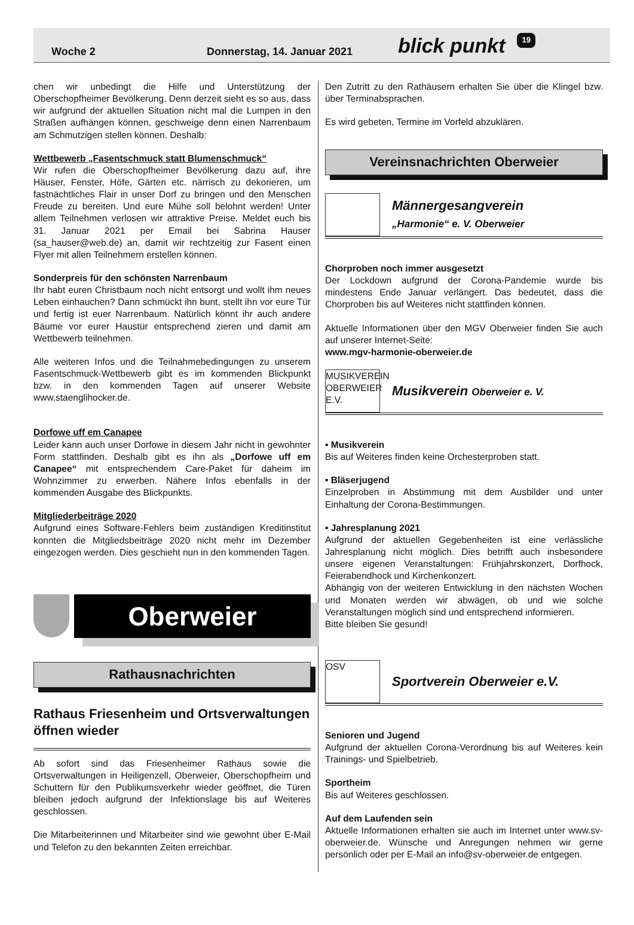Woche 2 Donnerstag, 14. Januar 2021 blick punkt 19
chen wir unbedingt die Hilfe und Unterstützung der Oberschopfheimer Bevölkerung. Denn derzeit sieht es so aus, dass wir aufgrund der aktuellen Situation nicht mal die Lumpen in den Straßen aufhängen können, geschweige denn einen Narrenbaum am Schmutzigen stellen können. Deshalb:
Wettbewerb „Fasentschmuck statt Blumenschmuck“
Wir rufen die Oberschopfheimer Bevölkerung dazu auf, ihre Häuser, Fenster, Höfe, Gärten etc. närrisch zu dekorieren, um fastnächtliches Flair in unser Dorf zu bringen und den Menschen Freude zu bereiten. Und eure Mühe soll belohnt werden! Unter allem Teilnehmen verlosen wir attraktive Preise. Meldet euch bis 31. Januar 2021 per Email bei Sabrina Hauser (sa_hauser@web.de) an, damit wir rechtzeitig zur Fasent einen Flyer mit allen Teilnehmern erstellen können.
Sonderpreis für den schönsten Narrenbaum
Ihr habt euren Christbaum noch nicht entsorgt und wollt ihm neues Leben einhauchen? Dann schmückt ihn bunt, stellt ihn vor eure Tür und fertig ist euer Narrenbaum. Natürlich könnt ihr auch andere Bäume vor eurer Haustür entsprechend zieren und damit am Wettbewerb teilnehmen.
Alle weiteren Infos und die Teilnahmebedingungen zu unserem Fasentschmuck-Wettbewerb gibt es im kommenden Blickpunkt bzw. in den kommenden Tagen auf unserer Website www.staenglihocker.de.
Dorfowe uff em Canapee
Leider kann auch unser Dorfowe in diesem Jahr nicht in gewohnter Form stattfinden. Deshalb gibt es ihn als „Dorfowe uff em Canapee“ mit entsprechendem Care-Paket für daheim im Wohnzimmer zu erwerben. Nähere Infos ebenfalls in der kommenden Ausgabe des Blickpunkts.
Mitgliederbeiträge 2020
Aufgrund eines Software-Fehlers beim zuständigen Kreditinstitut konnten die Mitgliedsbeiträge 2020 nicht mehr im Dezember eingezogen werden. Dies geschieht nun in den kommenden Tagen.
Oberweier
Rathausnachrichten
Rathaus Friesenheim und Ortsverwaltungen öffnen wieder
Ab sofort sind das Friesenheimer Rathaus sowie die Ortsverwaltungen in Heiligenzell, Oberweier, Oberschopfheim und Schuttern für den Publikumsverkehr wieder geöffnet, die Türen bleiben jedoch aufgrund der Infektionslage bis auf Weiteres geschlossen.
Die Mitarbeiterinnen und Mitarbeiter sind wie gewohnt über E-Mail und Telefon zu den bekannten Zeiten erreichbar.
Den Zutritt zu den Rathäusern erhalten Sie über die Klingel bzw. über Terminabsprachen.
Es wird gebeten, Termine im Vorfeld abzuklären.
Vereinsnachrichten Oberweier
Männergesangverein
„Harmonie“ e. V. Oberweier
Chorproben noch immer ausgesetzt
Der Lockdown aufgrund der Corona-Pandemie wurde bis mindestens Ende Januar verlängert. Das bedeutet, dass die Chorproben bis auf Weiteres nicht stattfinden können.
Aktuelle Informationen über den MGV Oberweier finden Sie auch auf unserer Internet-Seite:
www.mgv-harmonie-oberweier.de
MUSIKVEREIN OBERWEIER E.V.
Musikverein Oberweier e. V.
• Musikverein
Bis auf Weiteres finden keine Orchesterproben statt.
• Bläserjugend
Einzelproben in Abstimmung mit dem Ausbilder und unter Einhaltung der Corona-Bestimmungen.
• Jahresplanung 2021
Aufgrund der aktuellen Gegebenheiten ist eine verlässliche Jahresplanung nicht möglich. Dies betrifft auch insbesondere unsere eigenen Veranstaltungen: Frühjahrskonzert, Dorfhock, Feierabendhock und Kirchenkonzert.
Abhängig von der weiteren Entwicklung in den nächsten Wochen und Monaten werden wir abwägen, ob und wie solche Veranstaltungen möglich sind und entsprechend informieren.
Bitte bleiben Sie gesund!
OSV
Sportverein Oberweier e.V.
Senioren und Jugend
Aufgrund der aktuellen Corona-Verordnung bis auf Weiteres kein Trainings- und Spielbetrieb.
Sportheim
Bis auf Weiteres geschlossen.
Auf dem Laufenden sein
Aktuelle Informationen erhalten sie auch im Internet unter www.sv-oberweier.de. Wünsche und Anregungen nehmen wir gerne persönlich oder per E-Mail an info@sv-oberweier.de entgegen.